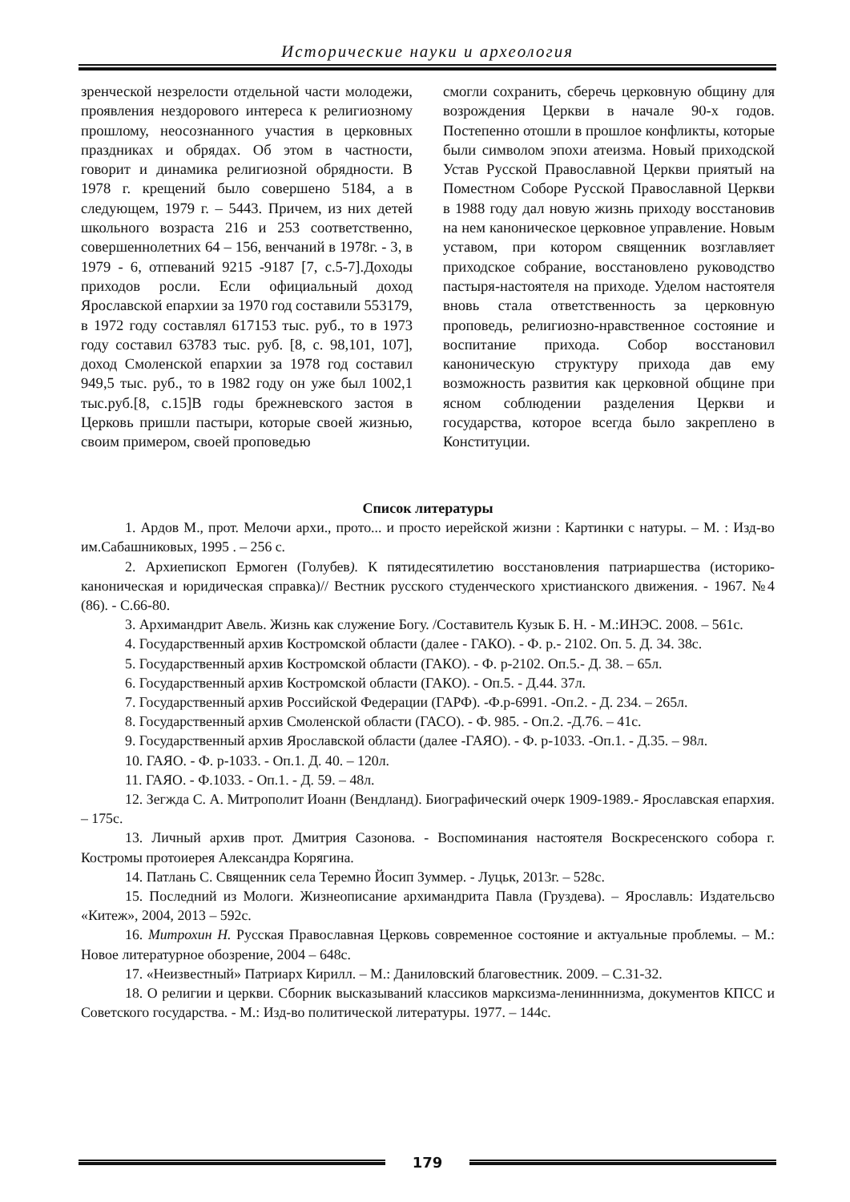Исторические науки и археология
зренческой незрелости отдельной части молодежи, проявления нездорового интереса к религиозному прошлому, неосознанного участия в церковных праздниках и обрядах. Об этом в частности, говорит и динамика религиозной обрядности. В 1978 г. крещений было совершено 5184, а в следующем, 1979 г. – 5443. Причем, из них детей школьного возраста 216 и 253 соответственно, совершеннолетних 64 – 156, венчаний в 1978г. - 3, в 1979 - 6, отпеваний 9215 -9187 [7, с.5-7].Доходы приходов росли. Если официальный доход Ярославской епархии за 1970 год составили 553179, в 1972 году составлял 617153 тыс. руб., то в 1973 году составил 63783 тыс. руб. [8, с. 98,101, 107], доход Смоленской епархии за 1978 год составил 949,5 тыс. руб., то в 1982 году он уже был 1002,1 тыс.руб.[8, с.15]В годы брежневского застоя в Церковь пришли пастыри, которые своей жизнью, своим примером, своей проповедью
смогли сохранить, сберечь церковную общину для возрождения Церкви в начале 90-х годов. Постепенно отошли в прошлое конфликты, которые были символом эпохи атеизма. Новый приходской Устав Русской Православной Церкви приятый на Поместном Соборе Русской Православной Церкви в 1988 году дал новую жизнь приходу восстановив на нем каноническое церковное управление. Новым уставом, при котором священник возглавляет приходское собрание, восстановлено руководство пастыря-настоятеля на приходе. Уделом настоятеля вновь стала ответственность за церковную проповедь, религиозно-нравственное состояние и воспитание прихода. Собор восстановил каноническую структуру прихода дав ему возможность развития как церковной общине при ясном соблюдении разделения Церкви и государства, которое всегда было закреплено в Конституции.
Список литературы
1. Ардов М., прот. Мелочи архи., прото... и просто иерейской жизни : Картинки с натуры. – М. : Изд-во им.Сабашниковых, 1995 . – 256 с.
2. Архиепископ Ермоген (Голубев). К пятидесятилетию восстановления патриаршества (историко-каноническая и юридическая справка)// Вестник русского студенческого христианского движения. - 1967. №4 (86). - С.66-80.
3. Архимандрит Авель. Жизнь как служение Богу. /Составитель Кузык Б. Н. - М.:ИНЭС. 2008. – 561с.
4. Государственный архив Костромской области (далее - ГАКО). - Ф. р.- 2102. Оп. 5. Д. 34. 38с.
5. Государственный архив Костромской области (ГАКО). - Ф. р-2102. Оп.5.- Д. 38. – 65л.
6. Государственный архив Костромской области (ГАКО). - Оп.5. - Д.44. 37л.
7. Государственный архив Российской Федерации (ГАРФ). -Ф.р-6991. -Оп.2. - Д. 234. – 265л.
8. Государственный архив Смоленской области (ГАСО). - Ф. 985. - Оп.2. -Д.76. – 41с.
9. Государственный архив Ярославской области (далее -ГАЯО). - Ф. р-1033. -Оп.1. - Д.35. – 98л.
10. ГАЯО. - Ф. р-1033. - Оп.1. Д. 40. – 120л.
11. ГАЯО. - Ф.1033. - Оп.1. - Д. 59. – 48л.
12. Зегжда С. А. Митрополит Иоанн (Вендланд). Биографический очерк 1909-1989.- Ярославская епархия. – 175с.
13. Личный архив прот. Дмитрия Сазонова. - Воспоминания настоятеля Воскресенского собора г. Костромы протоиерея Александра Корягина.
14. Патлань С. Священник села Теремно Йосип Зуммер. - Луцьк, 2013г. – 528с.
15. Последний из Мологи. Жизнеописание архимандрита Павла (Груздева). – Ярославль: Издательсво «Китеж», 2004, 2013 – 592с.
16. Митрохин Н. Русская Православная Церковь современное состояние и актуальные проблемы. – М.: Новое литературное обозрение, 2004 – 648с.
17. «Неизвестный» Патриарх Кирилл. – М.: Даниловский благовестник. 2009. – С.31-32.
18. О религии и церкви. Сборник высказываний классиков марксизма-ленинннизма, документов КПСС и Советского государства. - М.: Изд-во политической литературы. 1977. – 144с.
179